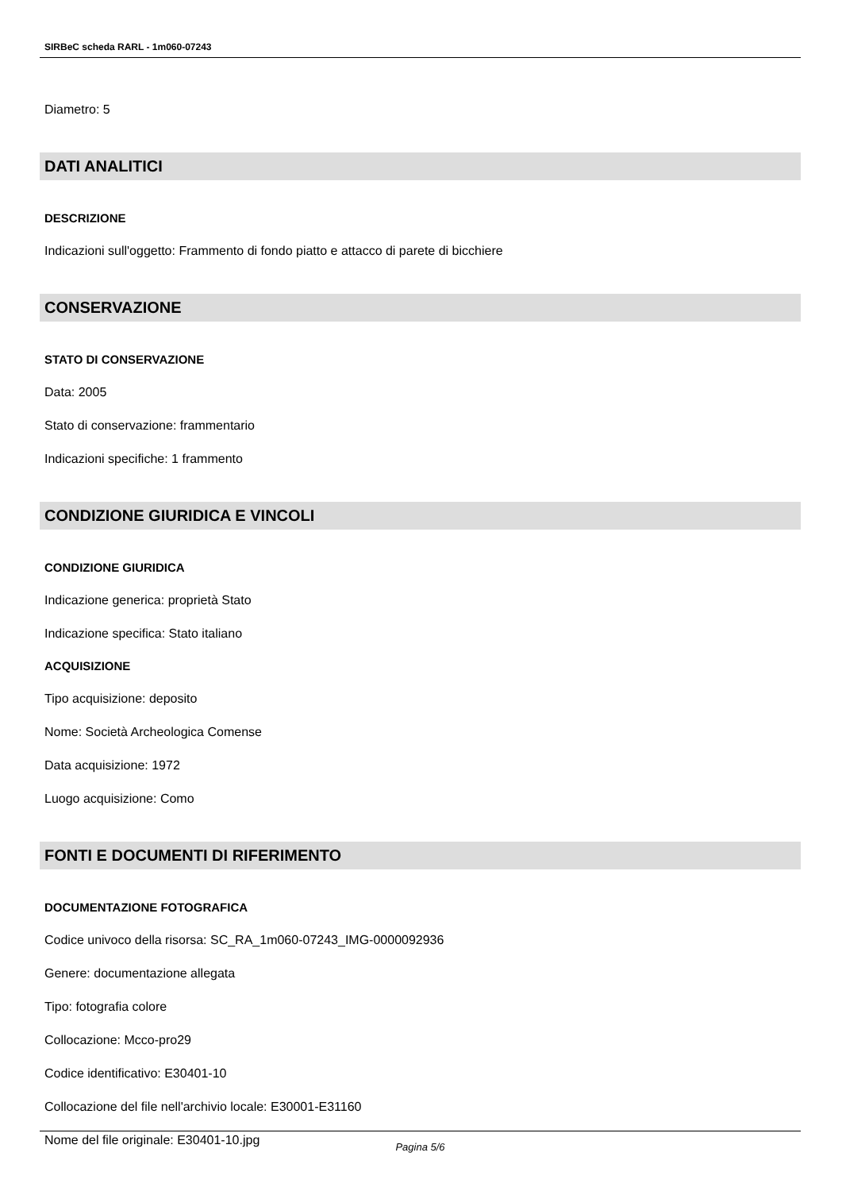SIRBeC scheda RARL - 1m060-07243
Diametro: 5
DATI ANALITICI
DESCRIZIONE
Indicazioni sull'oggetto: Frammento di fondo piatto e attacco di parete di bicchiere
CONSERVAZIONE
STATO DI CONSERVAZIONE
Data: 2005
Stato di conservazione: frammentario
Indicazioni specifiche: 1 frammento
CONDIZIONE GIURIDICA E VINCOLI
CONDIZIONE GIURIDICA
Indicazione generica: proprietà Stato
Indicazione specifica: Stato italiano
ACQUISIZIONE
Tipo acquisizione: deposito
Nome: Società Archeologica Comense
Data acquisizione: 1972
Luogo acquisizione: Como
FONTI E DOCUMENTI DI RIFERIMENTO
DOCUMENTAZIONE FOTOGRAFICA
Codice univoco della risorsa: SC_RA_1m060-07243_IMG-0000092936
Genere: documentazione allegata
Tipo: fotografia colore
Collocazione: Mcco-pro29
Codice identificativo: E30401-10
Collocazione del file nell'archivio locale: E30001-E31160
Nome del file originale: E30401-10.jpg
Pagina 5/6